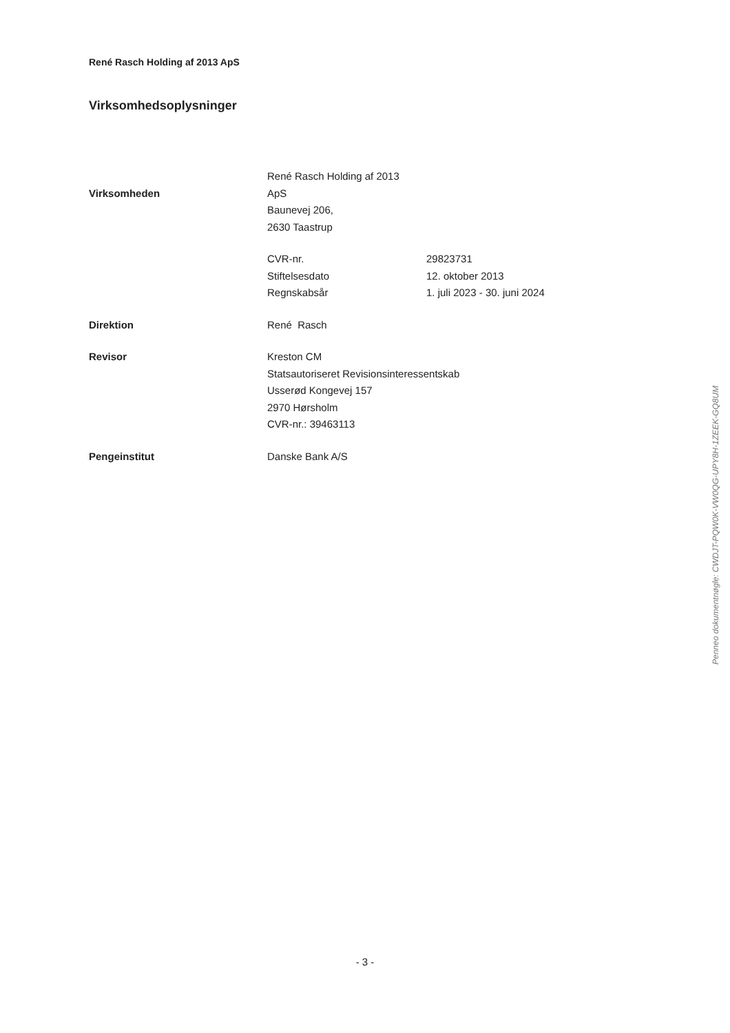René Rasch Holding af 2013 ApS
Virksomhedsoplysninger
Virksomheden René Rasch Holding af 2013
ApS
Baunevej 206,
2630 Taastrup
CVR-nr. 29823731
Stiftelsesdato 12. oktober 2013
Regnskabsår 1. juli 2023 - 30. juni 2024
Direktion René Rasch
Revisor Kreston CM
Statsautoriseret Revisionsinteressentskab
Usserød Kongevej 157
2970 Hørsholm
CVR-nr.: 39463113
Pengeinstitut Danske Bank A/S
Penneo dokumentnøgle: CWDJT-PQW0K-VW0QG-UPY8H-1ZEEK-GQ8UM
- 3 -